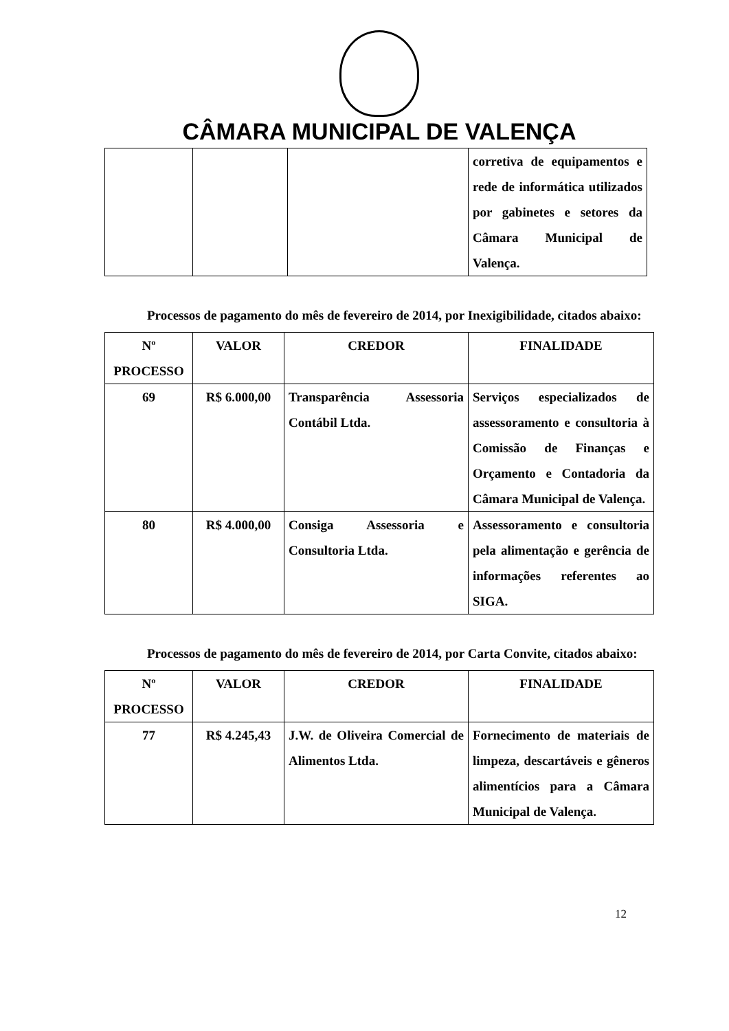CÂMARA MUNICIPAL DE VALENÇA
| | | | corretiva de equipamentos e rede de informática utilizados por gabinetes e setores da Câmara Municipal de Valença. |
Processos de pagamento do mês de fevereiro de 2014, por Inexigibilidade, citados abaixo:
| Nº PROCESSO | VALOR | CREDOR | FINALIDADE |
| --- | --- | --- | --- |
| 69 | R$ 6.000,00 | Transparência Assessoria Contábil Ltda. | Serviços especializados de assessoramento e consultoria à Comissão de Finanças e Orçamento e Contadoria da Câmara Municipal de Valença. |
| 80 | R$ 4.000,00 | Consiga Assessoria e Consultoria Ltda. | Assessoramento e consultoria pela alimentação e gerência de informações referentes ao SIGA. |
Processos de pagamento do mês de fevereiro de 2014, por Carta Convite, citados abaixo:
| Nº PROCESSO | VALOR | CREDOR | FINALIDADE |
| --- | --- | --- | --- |
| 77 | R$ 4.245,43 | J.W. de Oliveira Comercial de Alimentos Ltda. | Fornecimento de materiais de limpeza, descartáveis e gêneros alimentícios para a Câmara Municipal de Valença. |
12